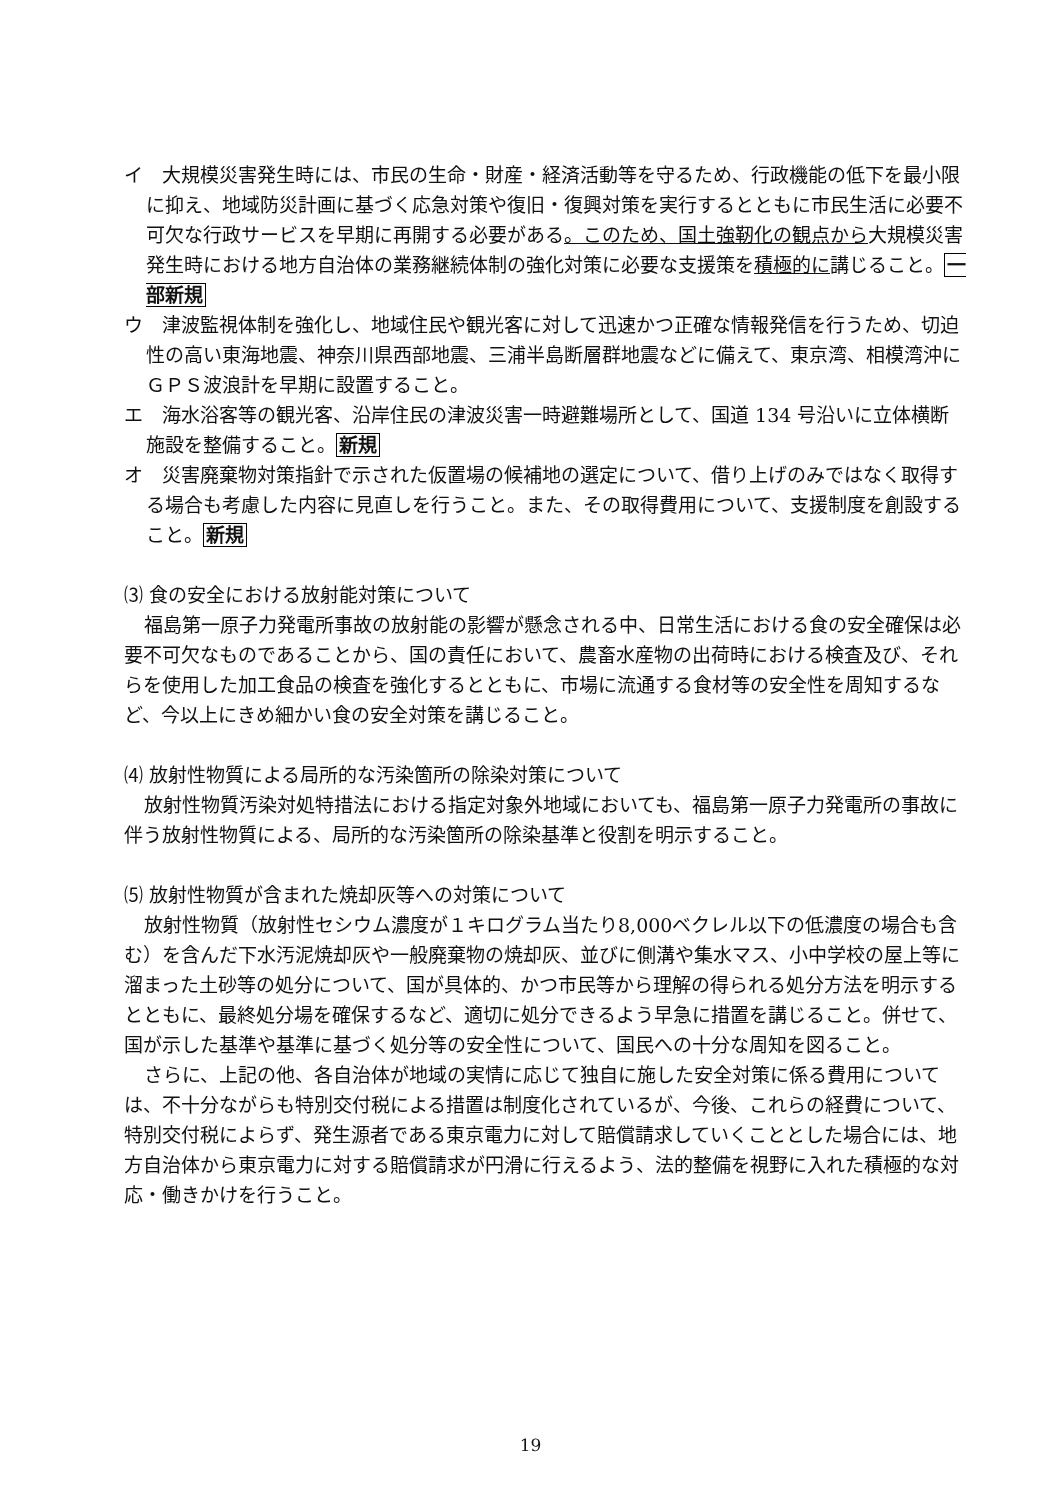イ　大規模災害発生時には、市民の生命・財産・経済活動等を守るため、行政機能の低下を最小限に抑え、地域防災計画に基づく応急対策や復旧・復興対策を実行するとともに市民生活に必要不可欠な行政サービスを早期に再開する必要がある。このため、国土強靭化の観点から大規模災害発生時における地方自治体の業務継続体制の強化対策に必要な支援策を積極的に講じること。一部新規
ウ　津波監視体制を強化し、地域住民や観光客に対して迅速かつ正確な情報発信を行うため、切迫性の高い東海地震、神奈川県西部地震、三浦半島断層群地震などに備えて、東京湾、相模湾沖にＧＰＳ波浪計を早期に設置すること。
エ　海水浴客等の観光客、沿岸住民の津波災害一時避難場所として、国道 134 号沿いに立体横断施設を整備すること。新規
オ　災害廃棄物対策指針で示された仮置場の候補地の選定について、借り上げのみではなく取得する場合も考慮した内容に見直しを行うこと。また、その取得費用について、支援制度を創設すること。新規
⑶ 食の安全における放射能対策について
福島第一原子力発電所事故の放射能の影響が懸念される中、日常生活における食の安全確保は必要不可欠なものであることから、国の責任において、農畜水産物の出荷時における検査及び、それらを使用した加工食品の検査を強化するとともに、市場に流通する食材等の安全性を周知するなど、今以上にきめ細かい食の安全対策を講じること。
⑷ 放射性物質による局所的な汚染箇所の除染対策について
放射性物質汚染対処特措法における指定対象外地域においても、福島第一原子力発電所の事故に伴う放射性物質による、局所的な汚染箇所の除染基準と役割を明示すること。
⑸ 放射性物質が含まれた焼却灰等への対策について
放射性物質（放射性セシウム濃度が１キログラム当たり8,000ベクレル以下の低濃度の場合も含む）を含んだ下水汚泥焼却灰や一般廃棄物の焼却灰、並びに側溝や集水マス、小中学校の屋上等に溜まった土砂等の処分について、国が具体的、かつ市民等から理解の得られる処分方法を明示するとともに、最終処分場を確保するなど、適切に処分できるよう早急に措置を講じること。併せて、国が示した基準や基準に基づく処分等の安全性について、国民への十分な周知を図ること。
さらに、上記の他、各自治体が地域の実情に応じて独自に施した安全対策に係る費用については、不十分ながらも特別交付税による措置は制度化されているが、今後、これらの経費について、特別交付税によらず、発生源者である東京電力に対して賠償請求していくこととした場合には、地方自治体から東京電力に対する賠償請求が円滑に行えるよう、法的整備を視野に入れた積極的な対応・働きかけを行うこと。
19